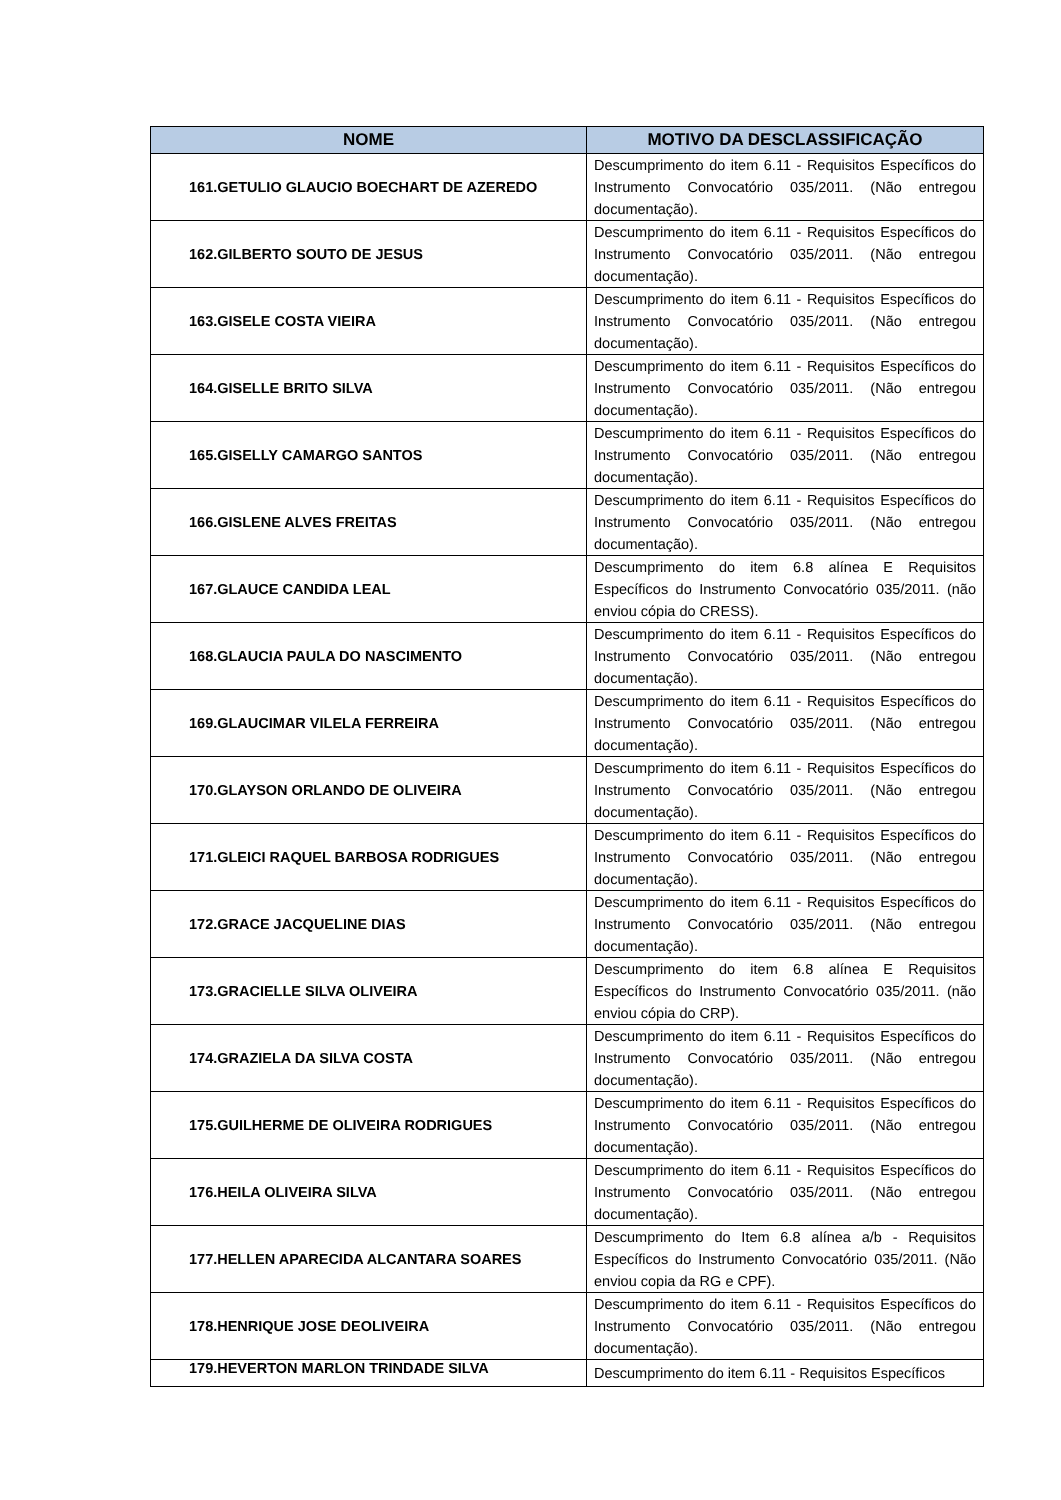| NOME | MOTIVO DA DESCLASSIFICAÇÃO |
| --- | --- |
| 161.GETULIO GLAUCIO BOECHART DE AZEREDO | Descumprimento do item 6.11 - Requisitos Específicos do Instrumento Convocatório 035/2011. (Não entregou documentação). |
| 162.GILBERTO SOUTO DE JESUS | Descumprimento do item 6.11 - Requisitos Específicos do Instrumento Convocatório 035/2011. (Não entregou documentação). |
| 163.GISELE COSTA VIEIRA | Descumprimento do item 6.11 - Requisitos Específicos do Instrumento Convocatório 035/2011. (Não entregou documentação). |
| 164.GISELLE BRITO SILVA | Descumprimento do item 6.11 - Requisitos Específicos do Instrumento Convocatório 035/2011. (Não entregou documentação). |
| 165.GISELLY CAMARGO SANTOS | Descumprimento do item 6.11 - Requisitos Específicos do Instrumento Convocatório 035/2011. (Não entregou documentação). |
| 166.GISLENE ALVES FREITAS | Descumprimento do item 6.11 - Requisitos Específicos do Instrumento Convocatório 035/2011. (Não entregou documentação). |
| 167.GLAUCE CANDIDA LEAL | Descumprimento do item 6.8 alínea E Requisitos Específicos do Instrumento Convocatório 035/2011. (não enviou cópia do CRESS). |
| 168.GLAUCIA PAULA DO NASCIMENTO | Descumprimento do item 6.11 - Requisitos Específicos do Instrumento Convocatório 035/2011. (Não entregou documentação). |
| 169.GLAUCIMAR VILELA FERREIRA | Descumprimento do item 6.11 - Requisitos Específicos do Instrumento Convocatório 035/2011. (Não entregou documentação). |
| 170.GLAYSON ORLANDO DE OLIVEIRA | Descumprimento do item 6.11 - Requisitos Específicos do Instrumento Convocatório 035/2011. (Não entregou documentação). |
| 171.GLEICI RAQUEL BARBOSA RODRIGUES | Descumprimento do item 6.11 - Requisitos Específicos do Instrumento Convocatório 035/2011. (Não entregou documentação). |
| 172.GRACE JACQUELINE DIAS | Descumprimento do item 6.11 - Requisitos Específicos do Instrumento Convocatório 035/2011. (Não entregou documentação). |
| 173.GRACIELLE SILVA OLIVEIRA | Descumprimento do item 6.8 alínea E Requisitos Específicos do Instrumento Convocatório 035/2011. (não enviou cópia do CRP). |
| 174.GRAZIELA DA SILVA COSTA | Descumprimento do item 6.11 - Requisitos Específicos do Instrumento Convocatório 035/2011. (Não entregou documentação). |
| 175.GUILHERME DE OLIVEIRA RODRIGUES | Descumprimento do item 6.11 - Requisitos Específicos do Instrumento Convocatório 035/2011. (Não entregou documentação). |
| 176.HEILA OLIVEIRA SILVA | Descumprimento do item 6.11 - Requisitos Específicos do Instrumento Convocatório 035/2011. (Não entregou documentação). |
| 177.HELLEN APARECIDA ALCANTARA SOARES | Descumprimento do Item 6.8 alínea a/b - Requisitos Específicos do Instrumento Convocatório 035/2011. (Não enviou copia da RG e CPF). |
| 178.HENRIQUE JOSE DEOLIVEIRA | Descumprimento do item 6.11 - Requisitos Específicos do Instrumento Convocatório 035/2011. (Não entregou documentação). |
| 179.HEVERTON MARLON TRINDADE SILVA | Descumprimento do item 6.11 - Requisitos Específicos |